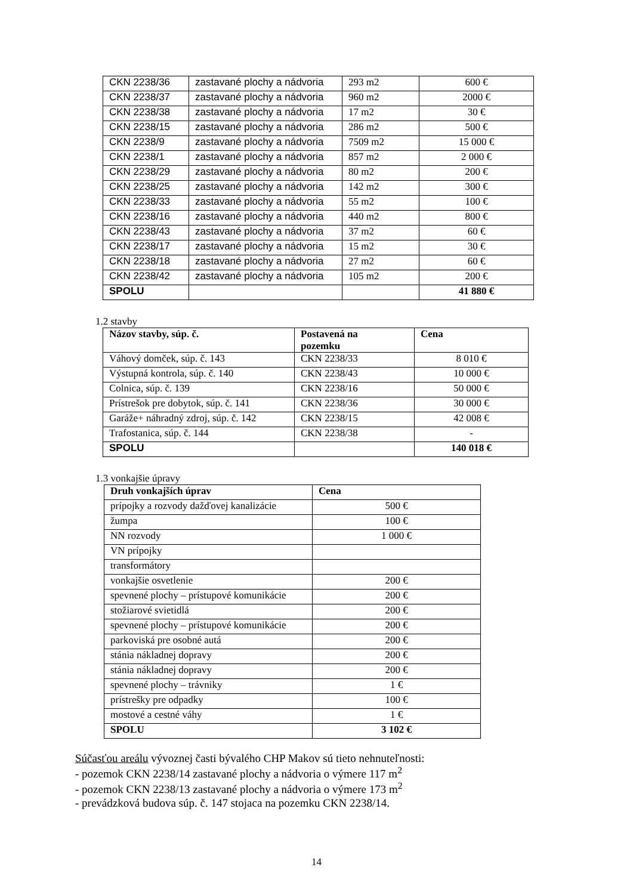| CKN 2238/36 | zastavané plochy a nádvoria | 293 m2 | 600 € |
| CKN 2238/37 | zastavané plochy a nádvoria | 960 m2 | 2000 € |
| CKN 2238/38 | zastavané plochy a nádvoria | 17 m2 | 30 € |
| CKN 2238/15 | zastavané plochy a nádvoria | 286 m2 | 500 € |
| CKN 2238/9 | zastavané plochy a nádvoria | 7509 m2 | 15 000 € |
| CKN 2238/1 | zastavané plochy a nádvoria | 857 m2 | 2 000 € |
| CKN 2238/29 | zastavané plochy a nádvoria | 80 m2 | 200 € |
| CKN 2238/25 | zastavané plochy a nádvoria | 142 m2 | 300 € |
| CKN 2238/33 | zastavané plochy a nádvoria | 55 m2 | 100 € |
| CKN 2238/16 | zastavané plochy a nádvoria | 440 m2 | 800 € |
| CKN 2238/43 | zastavané plochy a nádvoria | 37 m2 | 60 € |
| CKN 2238/17 | zastavané plochy a nádvoria | 15 m2 | 30 € |
| CKN 2238/18 | zastavané plochy a nádvoria | 27 m2 | 60 € |
| CKN 2238/42 | zastavané plochy a nádvoria | 105 m2 | 200 € |
| SPOLU | | | 41 880 € |
1.2 stavby
| Názov stavby, súp. č. | Postavená na pozemku | Cena |
| --- | --- | --- |
| Váhový domček, súp. č. 143 | CKN 2238/33 | 8 010 € |
| Výstupná kontrola, súp. č. 140 | CKN 2238/43 | 10 000 € |
| Colnica, súp. č. 139 | CKN 2238/16 | 50 000 € |
| Prístrešok pre dobytok, súp. č. 141 | CKN 2238/36 | 30 000 € |
| Garáže+ náhradný zdroj, súp. č. 142 | CKN 2238/15 | 42 008 € |
| Trafostanica, súp. č. 144 | CKN 2238/38 | - |
| SPOLU | | 140 018 € |
1.3 vonkajšie úpravy
| Druh vonkajších úprav | Cena |
| --- | --- |
| prípojky a rozvody dažďovej kanalizácie | 500 € |
| žumpa | 100 € |
| NN rozvody | 1 000 € |
| VN prípojky | |
| transformátory | |
| vonkajšie osvetlenie | 200 € |
| spevnené plochy – prístupové komunikácie | 200 € |
| stožiarové svietidlá | 200 € |
| spevnené plochy – prístupové komunikácie | 200 € |
| parkoviská pre osobné autá | 200 € |
| stánia nákladnej dopravy | 200 € |
| stánia nákladnej dopravy | 200 € |
| spevnené plochy – trávniky | 1 € |
| prístrešky pre odpadky | 100 € |
| mostové a cestné váhy | 1 € |
| SPOLU | 3 102 € |
Súčasťou areálu vývoznej časti bývalého CHP Makov sú tieto nehnuteľnosti:
- pozemok CKN 2238/14 zastavané plochy a nádvoria o výmere 117 m<sup>2</sup>
- pozemok CKN 2238/13 zastavané plochy a nádvoria o výmere 173 m<sup>2</sup>
- prevádzková budova súp. č. 147 stojaca na pozemku CKN 2238/14.
14